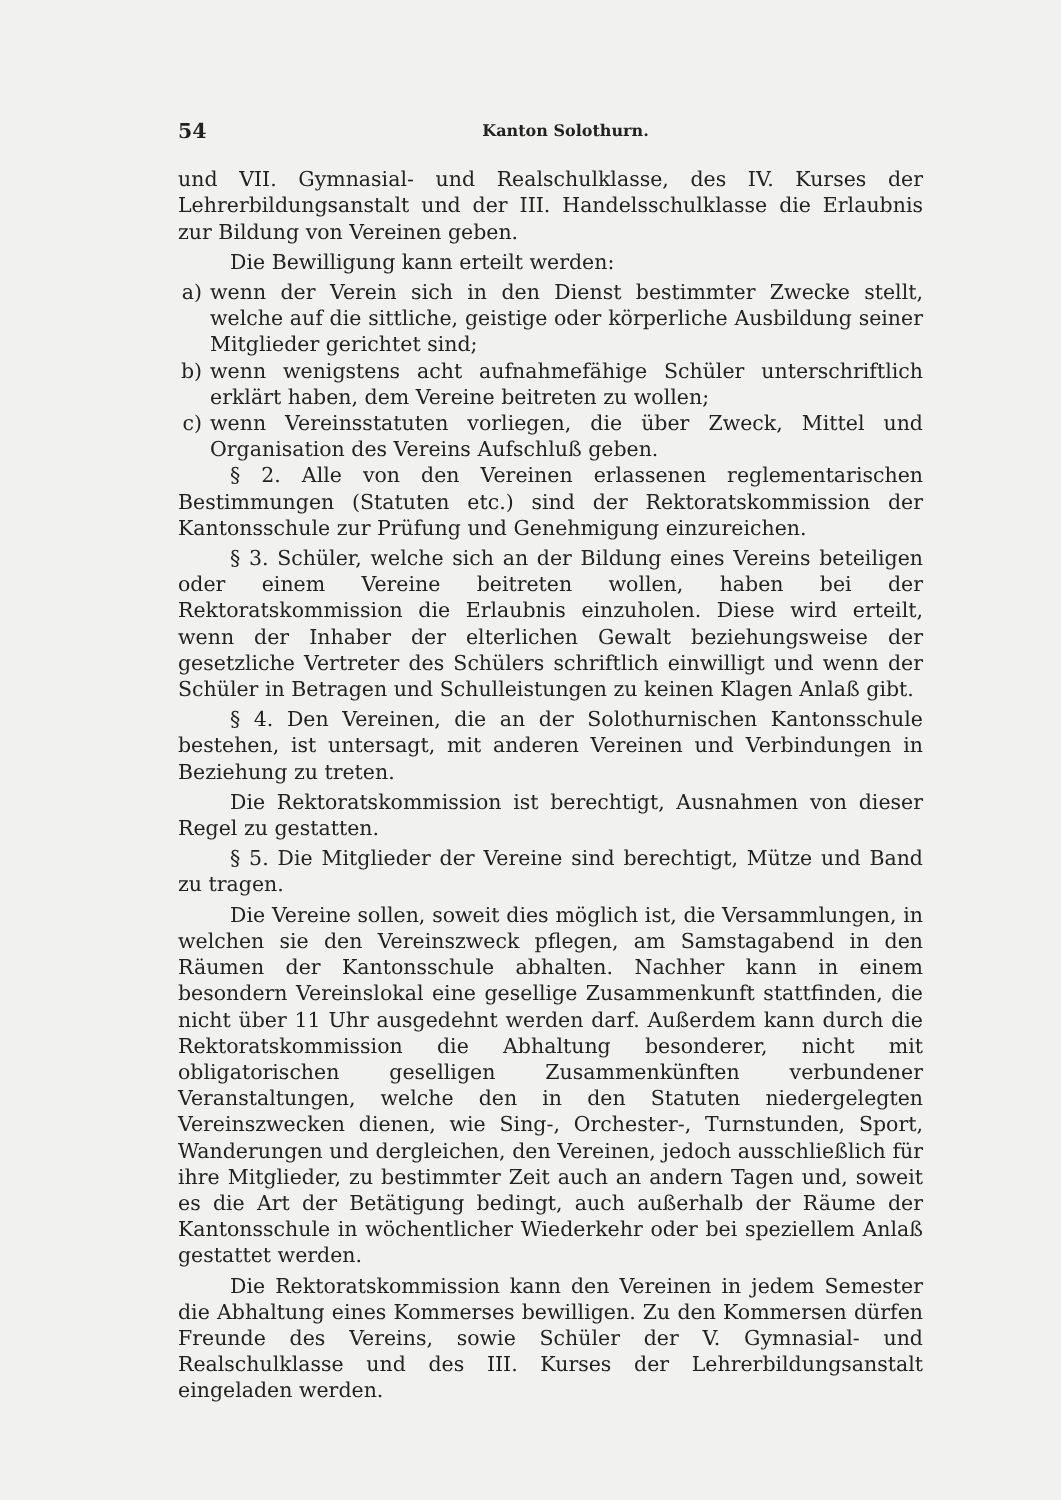54 Kanton Solothurn.
und VII. Gymnasial- und Realschulklasse, des IV. Kurses der Lehrerbildungsanstalt und der III. Handelsschulklasse die Erlaubnis zur Bildung von Vereinen geben.
Die Bewilligung kann erteilt werden:
a) wenn der Verein sich in den Dienst bestimmter Zwecke stellt, welche auf die sittliche, geistige oder körperliche Ausbildung seiner Mitglieder gerichtet sind;
b) wenn wenigstens acht aufnahmefähige Schüler unterschriftlich erklärt haben, dem Vereine beitreten zu wollen;
c) wenn Vereinsstatuten vorliegen, die über Zweck, Mittel und Organisation des Vereins Aufschluß geben.
§ 2. Alle von den Vereinen erlassenen reglementarischen Bestimmungen (Statuten etc.) sind der Rektoratskommission der Kantonsschule zur Prüfung und Genehmigung einzureichen.
§ 3. Schüler, welche sich an der Bildung eines Vereins beteiligen oder einem Vereine beitreten wollen, haben bei der Rektoratskommission die Erlaubnis einzuholen. Diese wird erteilt, wenn der Inhaber der elterlichen Gewalt beziehungsweise der gesetzliche Vertreter des Schülers schriftlich einwilligt und wenn der Schüler in Betragen und Schulleistungen zu keinen Klagen Anlaß gibt.
§ 4. Den Vereinen, die an der Solothurnischen Kantonsschule bestehen, ist untersagt, mit anderen Vereinen und Verbindungen in Beziehung zu treten.
Die Rektoratskommission ist berechtigt, Ausnahmen von dieser Regel zu gestatten.
§ 5. Die Mitglieder der Vereine sind berechtigt, Mütze und Band zu tragen.
Die Vereine sollen, soweit dies möglich ist, die Versammlungen, in welchen sie den Vereinszweck pflegen, am Samstagabend in den Räumen der Kantonsschule abhalten. Nachher kann in einem besondern Vereinslokal eine gesellige Zusammenkunft stattfinden, die nicht über 11 Uhr ausgedehnt werden darf. Außerdem kann durch die Rektoratskommission die Abhaltung besonderer, nicht mit obligatorischen geselligen Zusammenkünften verbundener Veranstaltungen, welche den in den Statuten niedergelegten Vereinszwecken dienen, wie Sing-, Orchester-, Turnstunden, Sport, Wanderungen und dergleichen, den Vereinen, jedoch ausschließlich für ihre Mitglieder, zu bestimmter Zeit auch an andern Tagen und, soweit es die Art der Betätigung bedingt, auch außerhalb der Räume der Kantonsschule in wöchentlicher Wiederkehr oder bei speziellem Anlaß gestattet werden.
Die Rektoratskommission kann den Vereinen in jedem Semester die Abhaltung eines Kommerses bewilligen. Zu den Kommersen dürfen Freunde des Vereins, sowie Schüler der V. Gymnasial- und Realschulklasse und des III. Kurses der Lehrerbildungsanstalt eingeladen werden.